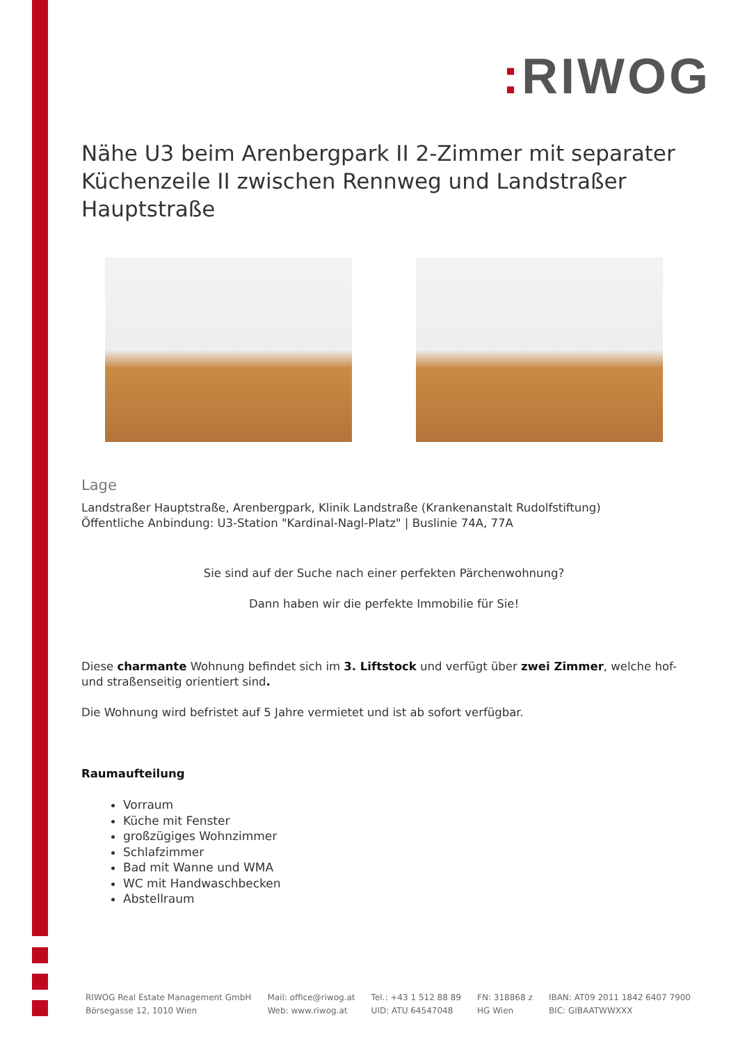: RIWOG
Nähe U3 beim Arenbergpark II 2-Zimmer mit separater Küchenzeile II zwischen Rennweg und Landstraßer Hauptstraße
Lage
Landstraßer Hauptstraße, Arenbergpark, Klinik Landstraße (Krankenanstalt Rudolfstiftung)
Öffentliche Anbindung: U3-Station "Kardinal-Nagl-Platz" | Buslinie 74A, 77A
Sie sind auf der Suche nach einer perfekten Pärchenwohnung?
Dann haben wir die perfekte Immobilie für Sie!
Diese charmante Wohnung befindet sich im 3. Liftstock und verfügt über zwei Zimmer, welche hof- und straßenseitig orientiert sind.
Die Wohnung wird befristet auf 5 Jahre vermietet und ist ab sofort verfügbar.
Raumaufteilung
Vorraum
Küche mit Fenster
großzügiges Wohnzimmer
Schlafzimmer
Bad mit Wanne und WMA
WC mit Handwaschbecken
Abstellraum
RIWOG Real Estate Management GmbH
Börsegasse 12, 1010 Wien
Mail: office@riwog.at
Web: www.riwog.at
Tel.: +43 1 512 88 89
UID: ATU 64547048
FN: 318868 z
HG Wien
IBAN: AT09 2011 1842 6407 7900
BIC: GIBAATWWXXX